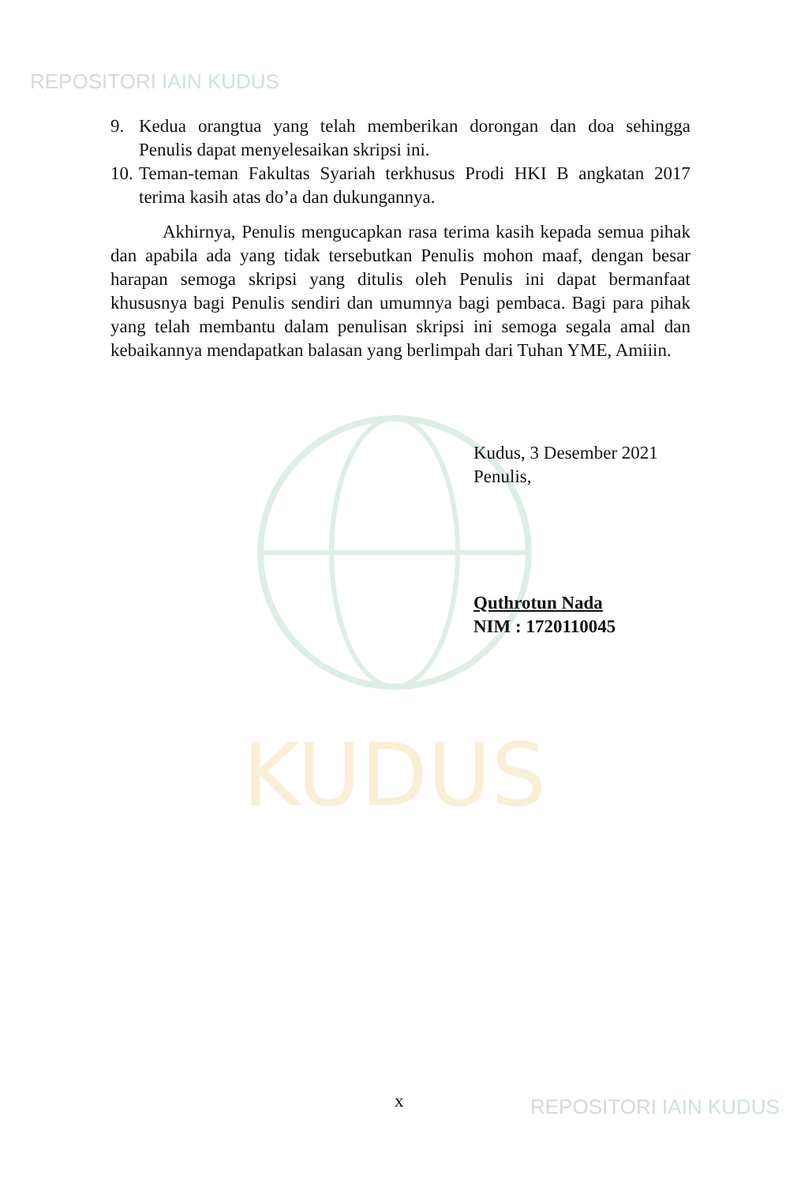KUDUS
REPOSITORI IAIN KUDUS
9. Kedua orangtua yang telah memberikan dorongan dan doa sehingga Penulis dapat menyelesaikan skripsi ini.
10. Teman-teman Fakultas Syariah terkhusus Prodi HKI B angkatan 2017 terima kasih atas do’a dan dukungannya.
Akhirnya, Penulis mengucapkan rasa terima kasih kepada semua pihak dan apabila ada yang tidak tersebutkan Penulis mohon maaf, dengan besar harapan semoga skripsi yang ditulis oleh Penulis ini dapat bermanfaat khususnya bagi Penulis sendiri dan umumnya bagi pembaca. Bagi para pihak yang telah membantu dalam penulisan skripsi ini semoga segala amal dan kebaikannya mendapatkan balasan yang berlimpah dari Tuhan YME, Amiiin.
Kudus, 3 Desember 2021
Penulis,
Quthrotun Nada
NIM : 1720110045
x REPOSITORI IAIN KUDUS